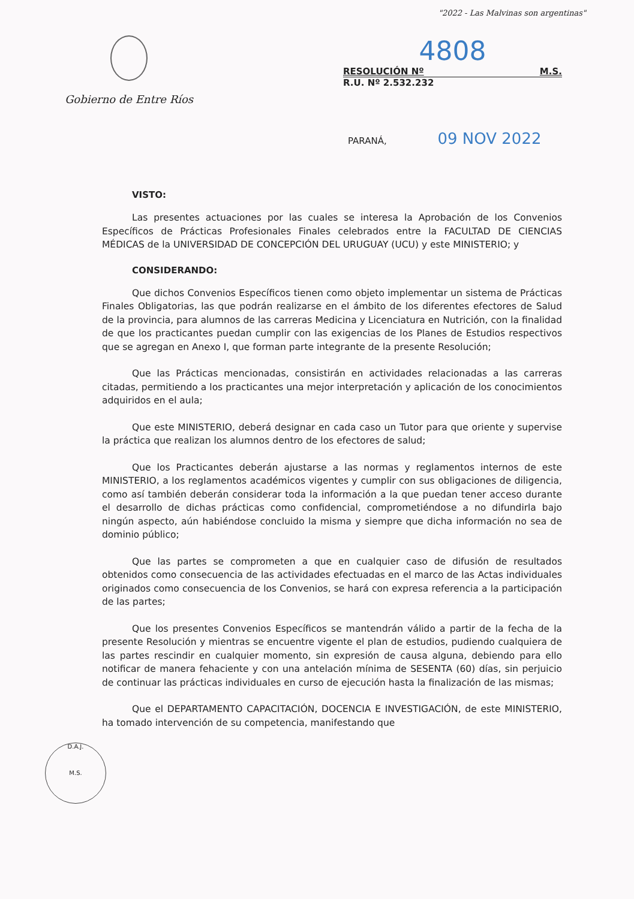"2022 - Las Malvinas son argentinas"
Gobierno de Entre Ríos
4808
RESOLUCIÓN Nº M.S.
R.U. Nº 2.532.232
PARANÁ, 09 NOV 2022
VISTO:
Las presentes actuaciones por las cuales se interesa la Aprobación de los Convenios Específicos de Prácticas Profesionales Finales celebrados entre la FACULTAD DE CIENCIAS MÉDICAS de la UNIVERSIDAD DE CONCEPCIÓN DEL URUGUAY (UCU) y este MINISTERIO; y
CONSIDERANDO:
Que dichos Convenios Específicos tienen como objeto implementar un sistema de Prácticas Finales Obligatorias, las que podrán realizarse en el ámbito de los diferentes efectores de Salud de la provincia, para alumnos de las carreras Medicina y Licenciatura en Nutrición, con la finalidad de que los practicantes puedan cumplir con las exigencias de los Planes de Estudios respectivos que se agregan en Anexo I, que forman parte integrante de la presente Resolución;
Que las Prácticas mencionadas, consistirán en actividades relacionadas a las carreras citadas, permitiendo a los practicantes una mejor interpretación y aplicación de los conocimientos adquiridos en el aula;
Que este MINISTERIO, deberá designar en cada caso un Tutor para que oriente y supervise la práctica que realizan los alumnos dentro de los efectores de salud;
Que los Practicantes deberán ajustarse a las normas y reglamentos internos de este MINISTERIO, a los reglamentos académicos vigentes y cumplir con sus obligaciones de diligencia, como así también deberán considerar toda la información a la que puedan tener acceso durante el desarrollo de dichas prácticas como confidencial, comprometiéndose a no difundirla bajo ningún aspecto, aún habiéndose concluido la misma y siempre que dicha información no sea de dominio público;
Que las partes se comprometen a que en cualquier caso de difusión de resultados obtenidos como consecuencia de las actividades efectuadas en el marco de las Actas individuales originados como consecuencia de los Convenios, se hará con expresa referencia a la participación de las partes;
Que los presentes Convenios Específicos se mantendrán válido a partir de la fecha de la presente Resolución y mientras se encuentre vigente el plan de estudios, pudiendo cualquiera de las partes rescindir en cualquier momento, sin expresión de causa alguna, debiendo para ello notificar de manera fehaciente y con una antelación mínima de SESENTA (60) días, sin perjuicio de continuar las prácticas individuales en curso de ejecución hasta la finalización de las mismas;
Que el DEPARTAMENTO CAPACITACIÓN, DOCENCIA E INVESTIGACIÓN, de este MINISTERIO, ha tomado intervención de su competencia, manifestando que
D.A.J.
M.S.